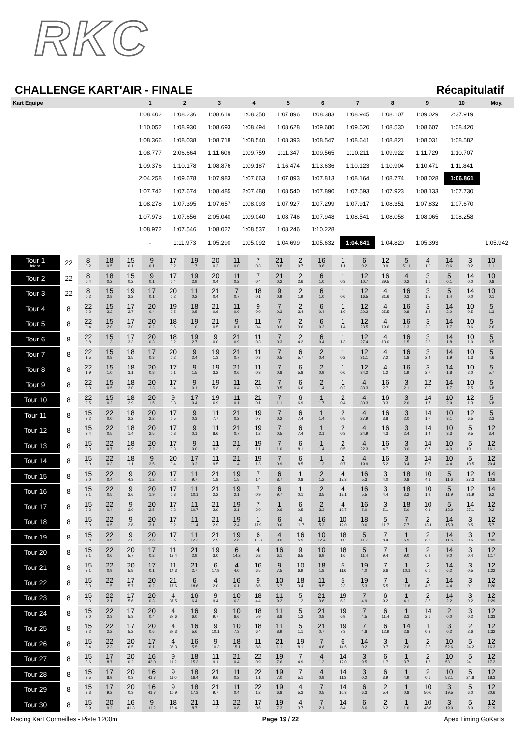RKC
CHALLENGE KART'AIR - FINALE Récapitulatif
| Kart Equipe | 1 | 2 | 3 | 4 | 5 | 6 | 7 | 8 | 9 | 10 | Moy. |
| --- | --- | --- | --- | --- | --- | --- | --- | --- | --- | --- | --- |
| | 1:08.402 | 1:08.236 | 1:08.619 | 1:08.350 | 1:07.896 | 1:08.383 | 1:08.945 | 1:08.107 | 1:09.029 | 2:37.919 | |
| | 1:10.052 | 1:08.930 | 1:08.693 | 1:08.494 | 1:08.628 | 1:09.680 | 1:09.520 | 1:08.530 | 1:08.607 | 1:08.420 | |
| | 1:08.366 | 1:08.038 | 1:08.718 | 1:08.540 | 1:08.393 | 1:08.547 | 1:08.641 | 1:08.821 | 1:08.031 | 1:08.582 | |
| | 1:08.777 | 2:06.664 | 1:11.606 | 1:09.759 | 1:11.347 | 1:09.565 | 1:10.211 | 1:09.922 | 1:11.729 | 1:10.707 | |
| | 1:09.376 | 1:10.178 | 1:08.876 | 1:09.187 | 1:16.474 | 1:13.636 | 1:10.123 | 1:10.904 | 1:10.471 | 1:11.841 | |
| | 2:04.258 | 1:09.678 | 1:07.983 | 1:07.663 | 1:07.893 | 1:07.813 | 1:08.164 | 1:08.774 | 1:08.028 | 1:06.861 | |
| | 1:07.742 | 1:07.674 | 1:08.485 | 2:07.488 | 1:08.540 | 1:07.890 | 1:07.593 | 1:07.923 | 1:08.133 | 1:07.730 | |
| | 1:08.278 | 1:07.395 | 1:07.657 | 1:08.093 | 1:07.927 | 1:07.299 | 1:07.917 | 1:08.351 | 1:07.832 | 1:07.670 | |
| | 1:07.973 | 1:07.656 | 2:05.040 | 1:09.040 | 1:08.746 | 1:07.948 | 1:08.541 | 1:08.058 | 1:08.065 | 1:08.258 | |
| | 1:08.972 | 1:07.546 | 1:08.022 | 1:08.537 | 1:08.246 | 1:10.228 | | | | | |
| | - | 1:11.973 | 1:05.290 | 1:05.092 | 1:04.699 | 1:05.632 | 1:04.641 | 1:04.820 | 1:05.393 | | 1:05.942 |
| Tour 1 Interv. | 22 | 8 0.2 | 18 0.5 | 15 0.1 | 9 0.1 | 17 0.2 | 19 1.7 | 20 0.2 | 11 0.0 | 7 0.3 | 21 0.8 | 2 0.7 | 16 0.6 | 1 1.1 | 6 0.2 | 12 0.9 | 5 51.1 | 4 1.0 | 14 0.6 | 3 0.2 | 10 1.1 |
| Tour 2 | 22 | 8 0.4 | 18 0.2 | 15 0.2 | 9 0.1 | 17 0.4 | 19 2.9 | 20 0.4 | 11 0.2 | 7 0.4 | 21 0.2 | 2 2.6 | 6 1.0 | 1 0.3 | 12 10.7 | 16 39.5 | 4 0.2 | 3 1.6 | 5 0.1 | 14 0.0 | 10 0.8 |
| Tour 3 | 22 | 8 0.2 | 15 2.8 | 19 2.2 | 17 0.1 | 20 0.2 | 11 0.2 | 21 0.4 | 7 0.7 | 18 0.1 | 9 0.9 | 2 1.9 | 6 1.0 | 1 0.6 | 12 16.5 | 4 31.6 | 16 0.3 | 3 1.5 | 5 1.4 | 14 0.0 | 10 0.1 |
| Tour 4 | 8 | 22 0.2 | 15 2.2 | 17 2.7 | 20 0.4 | 19 0.5 | 18 0.5 | 21 0.6 | 11 0.0 | 9 0.0 | 7 0.3 | 2 3.4 | 6 0.4 | 1 1.0 | 12 20.2 | 4 25.5 | 16 0.8 | 3 1.4 | 14 2.0 | 10 0.5 | 5 1.3 |
| Tour 5 | 8 | 22 0.4 | 15 2.0 | 17 3.0 | 20 0.2 | 18 0.6 | 19 1.0 | 21 0.5 | 9 0.1 | 11 0.4 | 7 0.6 | 2 3.6 | 6 0.2 | 1 1.4 | 12 23.5 | 4 19.6 | 16 1.3 | 3 2.0 | 14 1.7 | 10 0.6 | 5 2.6 |
| Tour 6 | 8 | 22 0.8 | 15 1.3 | 17 3.3 | 20 0.3 | 18 0.2 | 19 2.7 | 9 0.0 | 21 0.9 | 11 0.3 | 7 0.3 | 2 4.2 | 6 0.4 | 1 1.3 | 12 27.4 | 4 13.0 | 16 1.5 | 3 2.3 | 14 1.8 | 10 1.0 | 5 3.5 |
| Tour 7 | 8 | 22 1.5 | 15 0.8 | 18 3.5 | 17 0.3 | 20 0.2 | 9 2.4 | 19 1.3 | 21 0.7 | 11 0.3 | 7 0.5 | 6 5.7 | 2 0.4 | 1 0.2 | 12 31.1 | 4 7.2 | 16 1.8 | 3 2.4 | 14 1.9 | 10 1.3 | 5 4.6 |
| Tour 8 | 8 | 22 1.9 | 15 1.0 | 18 3.1 | 20 0.8 | 17 0.1 | 9 1.5 | 19 3.2 | 21 0.6 | 11 0.3 | 7 0.8 | 6 5.8 | 2 0.9 | 1 0.6 | 12 34.2 | 4 1.2 | 16 1.9 | 3 2.7 | 14 1.8 | 10 2.0 | 5 5.7 |
| Tour 9 | 8 | 22 2.3 | 15 0.5 | 18 3.0 | 20 1.3 | 17 0.4 | 9 0.1 | 19 5.6 | 11 0.4 | 21 0.3 | 7 0.5 | 6 6.6 | 2 1.4 | 1 0.2 | 4 33.3 | 16 2.7 | 3 2.1 | 12 0.0 | 14 1.7 | 10 2.5 | 5 6.8 |
| Tour 10 | 8 | 22 2.5 | 15 0.2 | 18 2.9 | 20 1.5 | 9 0.3 | 17 0.4 | 19 6.9 | 11 0.1 | 21 0.1 | 7 1.1 | 6 6.9 | 1 1.7 | 2 0.4 | 4 30.3 | 16 3.3 | 3 2.0 | 14 1.7 | 10 2.9 | 12 1.3 | 5 6.8 |
| Tour 11 | 8 | 15 3.2 | 22 0.0 | 18 2.2 | 20 2.2 | 17 0.5 | 9 0.3 | 11 7.7 | 21 0.2 | 19 0.7 | 7 0.2 | 6 7.4 | 1 1.4 | 2 0.5 | 4 27.9 | 16 3.8 | 3 2.0 | 14 1.7 | 10 3.1 | 12 6.5 | 5 2.3 |
| Tour 12 | 8 | 15 3.4 | 22 0.5 | 18 1.4 | 20 2.5 | 17 0.3 | 9 0.1 | 11 8.6 | 21 0.7 | 19 1.2 | 7 0.5 | 6 7.4 | 1 2.1 | 2 0.3 | 4 24.9 | 16 4.3 | 3 2.4 | 14 1.4 | 10 3.3 | 5 9.5 | 12 3.4 |
| Tour 13 | 8 | 15 3.3 | 22 0.7 | 18 0.9 | 20 3.2 | 17 0.3 | 9 0.0 | 11 9.3 | 21 1.0 | 19 1.1 | 7 1.0 | 6 8.1 | 1 1.4 | 2 0.5 | 4 22.3 | 16 4.7 | 3 3.0 | 14 0.7 | 10 4.0 | 5 10.1 | 12 16.1 |
| Tour 14 | 8 | 15 3.0 | 22 0.3 | 18 1.1 | 9 3.5 | 20 0.4 | 17 0.2 | 11 9.5 | 21 1.4 | 19 1.3 | 7 0.9 | 6 8.5 | 1 1.3 | 2 0.7 | 4 19.9 | 16 5.2 | 3 3.4 | 14 0.6 | 10 4.4 | 5 10.5 | 12 20.4 |
| Tour 15 | 8 | 15 3.0 | 22 0.4 | 9 4.3 | 20 1.2 | 17 0.2 | 11 9.7 | 21 1.8 | 19 1.5 | 7 1.4 | 6 8.7 | 1 0.8 | 2 1.2 | 4 17.3 | 16 5.3 | 3 4.0 | 18 0.8 | 10 4.1 | 5 11.6 | 12 27.3 | 14 10.8 |
| Tour 16 | 8 | 15 3.1 | 22 0.5 | 9 3.6 | 20 1.9 | 17 0.3 | 11 10.1 | 21 2.2 | 19 2.1 | 7 0.9 | 6 9.7 | 1 0.1 | 2 3.5 | 4 13.1 | 16 5.5 | 3 4.4 | 18 3.2 | 10 1.9 | 5 11.9 | 12 31.9 | 14 6.2 |
| Tour 17 | 8 | 15 3.2 | 22 0.4 | 9 3.0 | 20 2.5 | 17 0.2 | 11 10.7 | 21 2.9 | 19 2.1 | 7 2.0 | 1 9.6 | 6 0.5 | 2 3.3 | 4 10.7 | 16 5.0 | 3 5.1 | 18 5.0 | 10 0.1 | 5 12.9 | 14 37.1 | 12 0.2 |
| Tour 18 | 8 | 15 3.0 | 22 0.5 | 9 2.8 | 20 3.1 | 17 0.2 | 11 11.4 | 21 2.9 | 19 2.4 | 1 11.9 | 6 0.6 | 4 11.7 | 16 5.2 | 10 12.0 | 18 0.6 | 5 11.7 | 7 7.7 | 2 13.1 | 14 15.3 | 3 0.5 | 12 5.7 |
| Tour 19 | 8 | 15 2.8 | 22 0.6 | 9 2.0 | 20 3.8 | 17 0.5 | 11 12.2 | 21 2.9 | 19 2.8 | 6 13.3 | 4 9.0 | 16 5.9 | 10 12.4 | 18 1.0 | 5 11.7 | 7 8.4 | 1 6.9 | 2 8.2 | 14 11.6 | 3 0.6 | 12 1:09 |
| Tour 20 | 8 | 15 3.1 | 22 0.6 | 20 5.7 | 17 0.2 | 11 13.4 | 21 2.9 | 19 3.0 | 6 14.2 | 4 6.2 | 16 6.1 | 9 6.5 | 10 6.9 | 18 1.6 | 5 11.4 | 7 9.4 | 1 9.0 | 2 6.9 | 14 9.0 | 3 0.4 | 12 1:17 |
| Tour 21 | 8 | 15 3.1 | 22 0.9 | 20 5.8 | 17 0.1 | 11 14.3 | 21 2.7 | 6 17.9 | 4 4.0 | 16 6.5 | 9 7.5 | 10 6.9 | 18 1.8 | 5 11.6 | 19 4.0 | 7 6.6 | 1 10.1 | 2 6.0 | 14 6.2 | 3 0.5 | 12 1:22 |
| Tour 22 | 8 | 15 3.3 | 22 1.5 | 17 5.7 | 20 0.2 | 21 17.6 | 6 18.6 | 4 2.0 | 16 6.1 | 9 8.6 | 10 6.7 | 18 3.4 | 11 8.5 | 5 2.3 | 19 5.3 | 7 5.5 | 1 11.8 | 2 4.8 | 14 4.4 | 3 0.1 | 12 1:26 |
| Tour 23 | 8 | 15 3.3 | 22 2.1 | 17 5.6 | 20 0.3 | 4 37.5 | 16 6.4 | 9 9.4 | 10 6.3 | 18 4.4 | 11 9.2 | 5 1.2 | 21 0.6 | 19 6.2 | 7 4.9 | 6 9.2 | 1 4.1 | 2 3.5 | 14 2.2 | 3 0.2 | 12 1:29 |
| Tour 24 | 8 | 15 3.0 | 22 2.3 | 17 5.3 | 20 0.4 | 4 37.6 | 16 6.0 | 9 9.7 | 10 6.6 | 18 5.9 | 11 8.8 | 5 1.2 | 21 0.8 | 19 6.9 | 7 4.5 | 6 11.4 | 1 3.3 | 14 2.6 | 2 0.0 | 3 0.2 | 12 1:33 |
| Tour 25 | 8 | 15 3.2 | 22 2.2 | 17 5.2 | 20 0.6 | 4 37.3 | 16 5.6 | 9 10.1 | 10 7.3 | 18 6.4 | 11 8.9 | 5 1.1 | 21 0.7 | 19 7.3 | 7 4.8 | 6 12.9 | 14 2.8 | 1 0.3 | 3 0.2 | 2 2.6 | 12 1:32 |
| Tour 26 | 8 | 15 3.4 | 22 2.3 | 20 6.5 | 17 0.1 | 4 36.3 | 16 5.5 | 9 10.3 | 18 15.1 | 11 8.8 | 21 1.1 | 19 8.1 | 7 4.6 | 6 14.5 | 14 0.2 | 3 0.7 | 1 2.6 | 2 2.3 | 10 52.6 | 5 24.2 | 12 16.3 |
| Tour 27 | 8 | 15 3.6 | 17 8.7 | 20 0.2 | 16 42.0 | 9 11.2 | 18 15.3 | 11 9.1 | 21 0.4 | 22 0.9 | 19 7.6 | 7 4.9 | 4 1.3 | 14 12.0 | 3 0.5 | 6 1.7 | 1 3.7 | 2 1.6 | 10 53.1 | 5 24.1 | 12 17.2 |
| Tour 28 | 8 | 15 3.5 | 17 8.9 | 20 0.3 | 16 41.7 | 9 11.0 | 18 16.4 | 21 9.6 | 11 0.2 | 22 1.1 | 19 7.0 | 7 5.1 | 4 0.9 | 14 11.3 | 3 0.2 | 6 3.9 | 1 4.9 | 2 0.6 | 10 52.1 | 5 24.8 | 12 18.3 |
| Tour 29 | 8 | 15 3.3 | 17 9.2 | 20 0.3 | 16 41.7 | 9 10.9 | 18 17.3 | 21 9.7 | 11 0.4 | 22 1.2 | 19 6.8 | 4 5.3 | 7 0.5 | 14 10.3 | 6 6.3 | 2 5.4 | 1 0.8 | 10 50.6 | 3 19.5 | 5 6.0 | 12 20.6 |
| Tour 30 | 8 | 15 3.9 | 20 9.2 | 16 41.3 | 9 11.2 | 18 18.4 | 21 8.7 | 11 1.2 | 22 0.8 | 17 0.6 | 19 7.3 | 4 3.7 | 7 2.1 | 14 8.4 | 6 8.6 | 2 6.2 | 1 1.0 | 10 48.6 | 3 19.0 | 5 8.0 | 12 21.9 |
Racing Kart Cormeilles - Piste 1200m Page 19 / 22 Apex Timing GoKarts